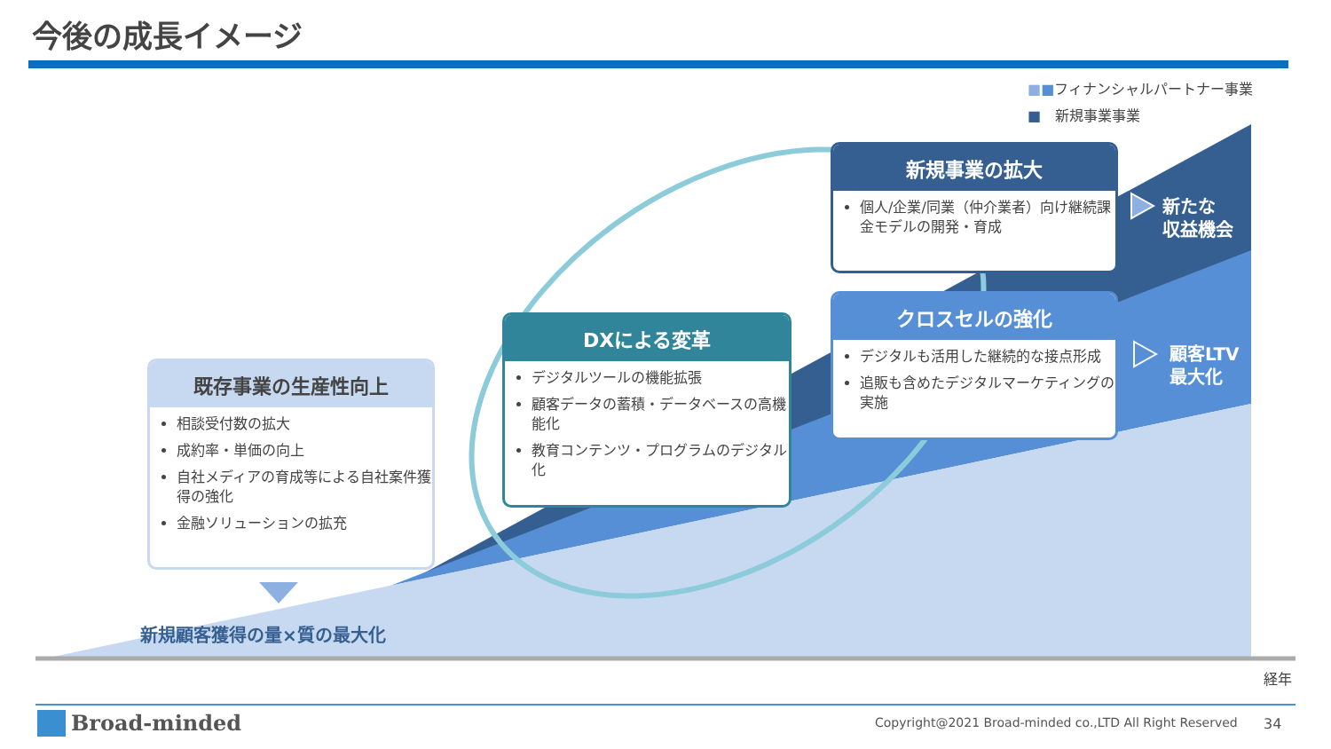今後の成長イメージ
■■フィナンシャルパートナー事業
■　新規事業事業
既存事業の生産性向上
相談受付数の拡大
成約率・単価の向上
自社メディアの育成等による自社案件獲得の強化
金融ソリューションの拡充
DXによる変革
デジタルツールの機能拡張
顧客データの蓄積・データベースの高機能化
教育コンテンツ・プログラムのデジタル化
新規事業の拡大
個人/企業/同業（仲介業者）向け継続課金モデルの開発・育成
クロスセルの強化
デジタルも活用した継続的な接点形成
追販も含めたデジタルマーケティングの実施
新たな
収益機会
顧客LTV
最大化
新規顧客獲得の量×質の最大化
経年
Broad-minded
Copyright@2021 Broad-minded co.,LTD All Right Reserved
34